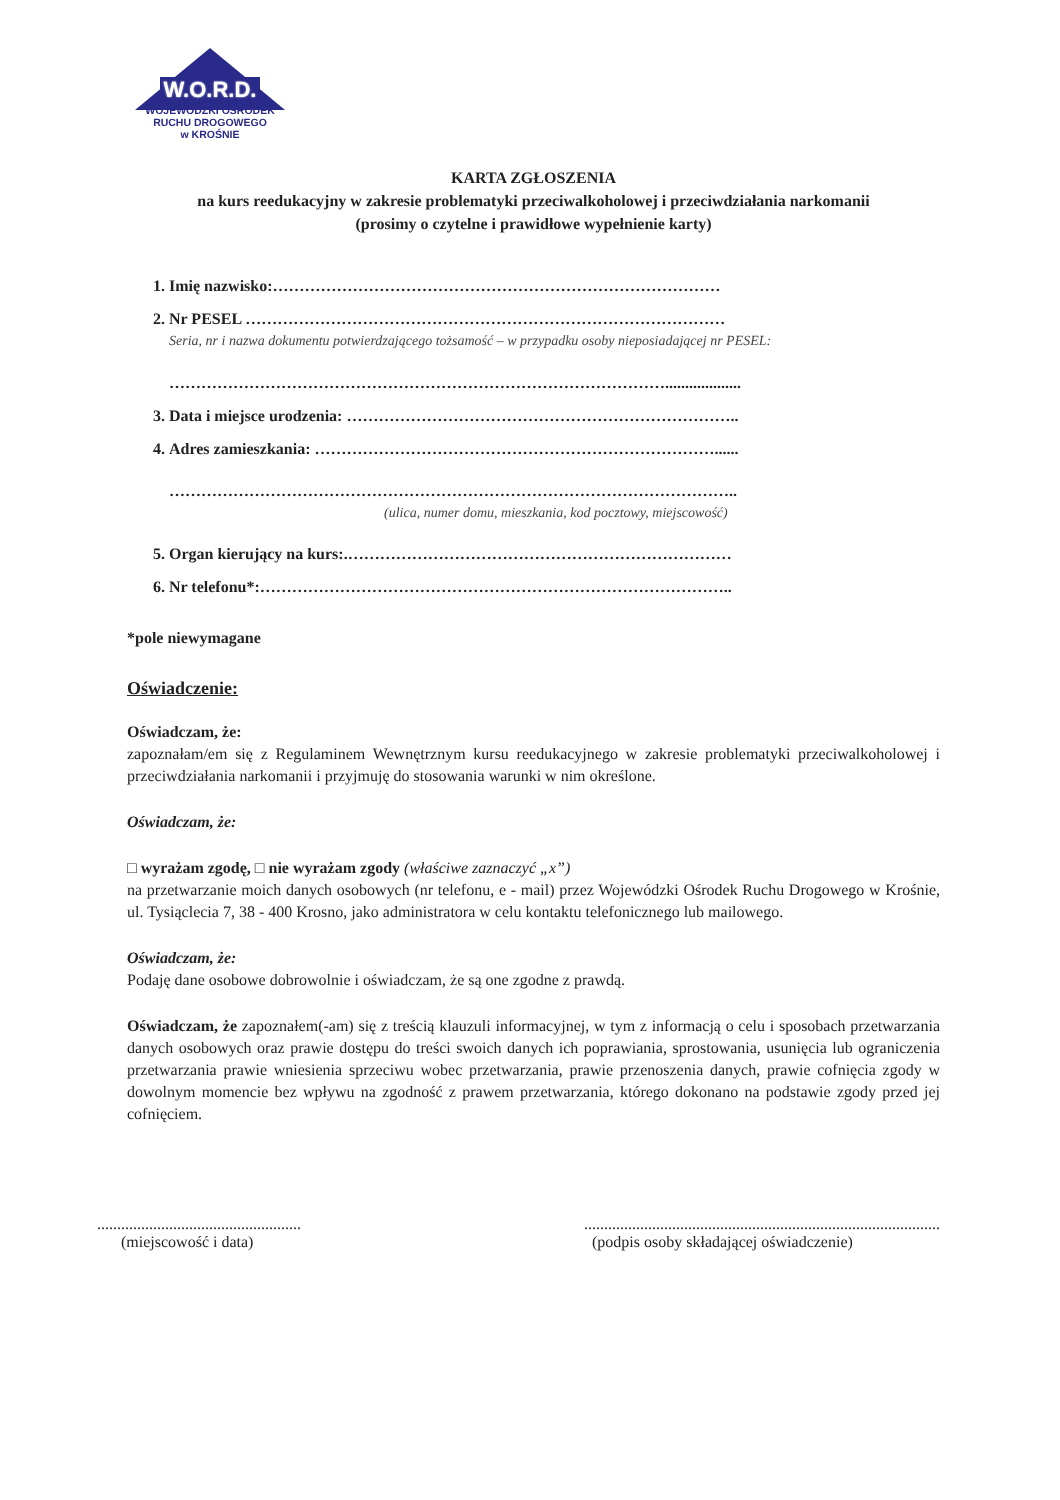W.O.R.D.
WOJEWÓDZKI OŚRODEK
RUCHU DROGOWEGO
w KROŚNIE
KARTA ZGŁOSZENIA
na kurs reedukacyjny w zakresie problematyki przeciwalkoholowej i przeciwdziałania narkomanii
(prosimy o czytelne i prawidłowe wypełnienie karty)
1. Imię nazwisko:…………………………………………………………………………
2. Nr PESEL ………………………………………………………………………………
Seria, nr i nazwa dokumentu potwierdzającego tożsamość – w przypadku osoby nieposiadającej nr PESEL:
…………………………………………………………………………………...................
3. Data i miejsce urodzenia: ………………………………………………………………..
4. Adres zamieszkania: …………………………………………………………………......
……………………………………………………………………………………………..
(ulica, numer domu, mieszkania, kod pocztowy, miejscowość)
5. Organ kierujący na kurs:.………………………………………………………………
6. Nr telefonu*:……………………………………………………………………………..
*pole niewymagane
Oświadczenie:
Oświadczam, że:
zapoznałam/em się z Regulaminem Wewnętrznym kursu reedukacyjnego w zakresie problematyki przeciwalkoholowej i przeciwdziałania narkomanii i przyjmuję do stosowania warunki w nim określone.
Oświadczam, że:
□ wyrażam zgodę, □ nie wyrażam zgody (właściwe zaznaczyć „x”)
na przetwarzanie moich danych osobowych (nr telefonu, e - mail) przez Wojewódzki Ośrodek Ruchu Drogowego w Krośnie, ul. Tysiąclecia 7, 38 - 400 Krosno, jako administratora w celu kontaktu telefonicznego lub mailowego.
Oświadczam, że:
Podaję dane osobowe dobrowolnie i oświadczam, że są one zgodne z prawdą.
Oświadczam, że zapoznałem(-am) się z treścią klauzuli informacyjnej, w tym z informacją o celu i sposobach przetwarzania danych osobowych oraz prawie dostępu do treści swoich danych ich poprawiania, sprostowania, usunięcia lub ograniczenia przetwarzania prawie wniesienia sprzeciwu wobec przetwarzania, prawie przenoszenia danych, prawie cofnięcia zgody w dowolnym momencie bez wpływu na zgodność z prawem przetwarzania, którego dokonano na podstawie zgody przed jej cofnięciem.
...................................................
(miejscowość i data)
.........................................................................................
(podpis osoby składającej oświadczenie)